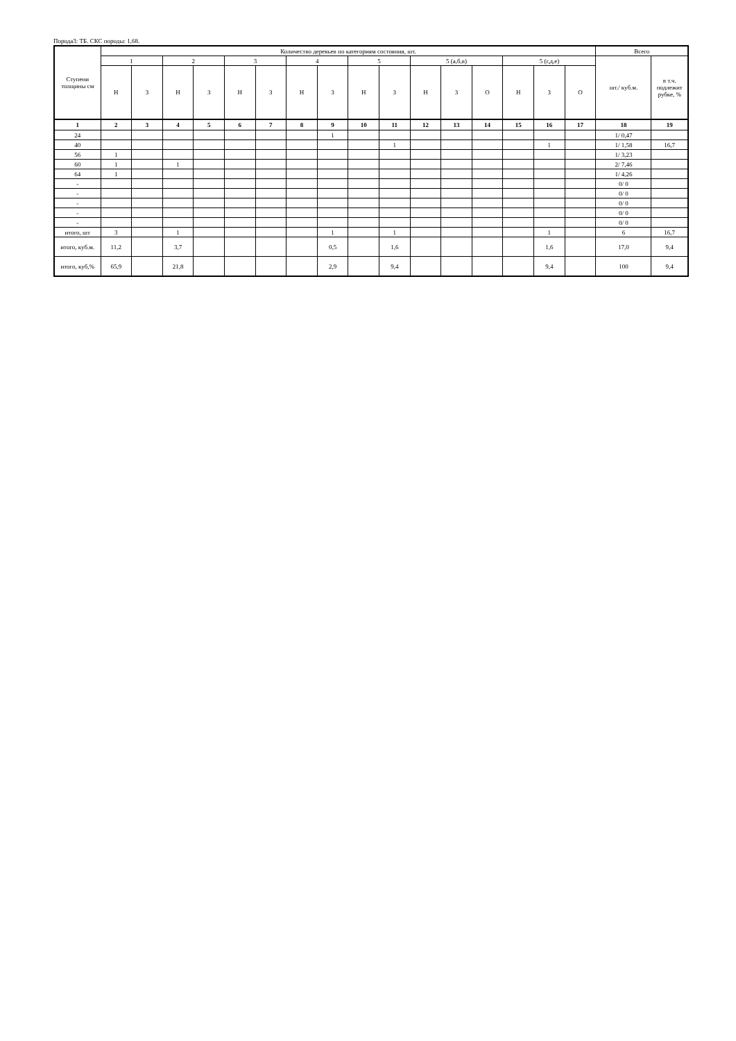Порода3: ТБ. СКС породы: 1,68.
| Ступени толщины см | Количество деревьев по категориям состояния, шт. | | | | | | | | | | | | | | | | Всего | |
| | 1 | | 2 | | 3 | | 4 | | 5 | | 5 (а,б,в) | | | 5 (г,д,е) | | | шт./ куб.м. | в т.ч. подлежит рубке, % |
| | Н | З | Н | З | Н | З | Н | З | Н | З | Н | З | О | Н | З | О | | |
| 1 | 2 | 3 | 4 | 5 | 6 | 7 | 8 | 9 | 10 | 11 | 12 | 13 | 14 | 15 | 16 | 17 | 18 | 19 |
| 24 | | | | | | | | 1 | | | | | | | | | 1/ 0,47 | |
| 40 | | | | | | | | | | 1 | | | | | 1 | | 1/ 1,58 | 16,7 |
| 56 | 1 | | | | | | | | | | | | | | | | 1/ 3,23 | |
| 60 | 1 | | 1 | | | | | | | | | | | | | | 2/ 7,46 | |
| 64 | 1 | | | | | | | | | | | | | | | | 1/ 4,26 | |
| - | | | | | | | | | | | | | | | | | 0/ 0 | |
| - | | | | | | | | | | | | | | | | | 0/ 0 | |
| - | | | | | | | | | | | | | | | | | 0/ 0 | |
| - | | | | | | | | | | | | | | | | | 0/ 0 | |
| - | | | | | | | | | | | | | | | | | 0/ 0 | |
| итого, шт | 3 | | 1 | | | | | 1 | | 1 | | | | | 1 | | 6 | 16,7 |
| итого, куб.м. | 11,2 | | 3,7 | | | | | 0,5 | | 1,6 | | | | | 1,6 | | 17,0 | 9,4 |
| итого, куб,% | 65,9 | | 21,8 | | | | | 2,9 | | 9,4 | | | | | 9,4 | | 100 | 9,4 |